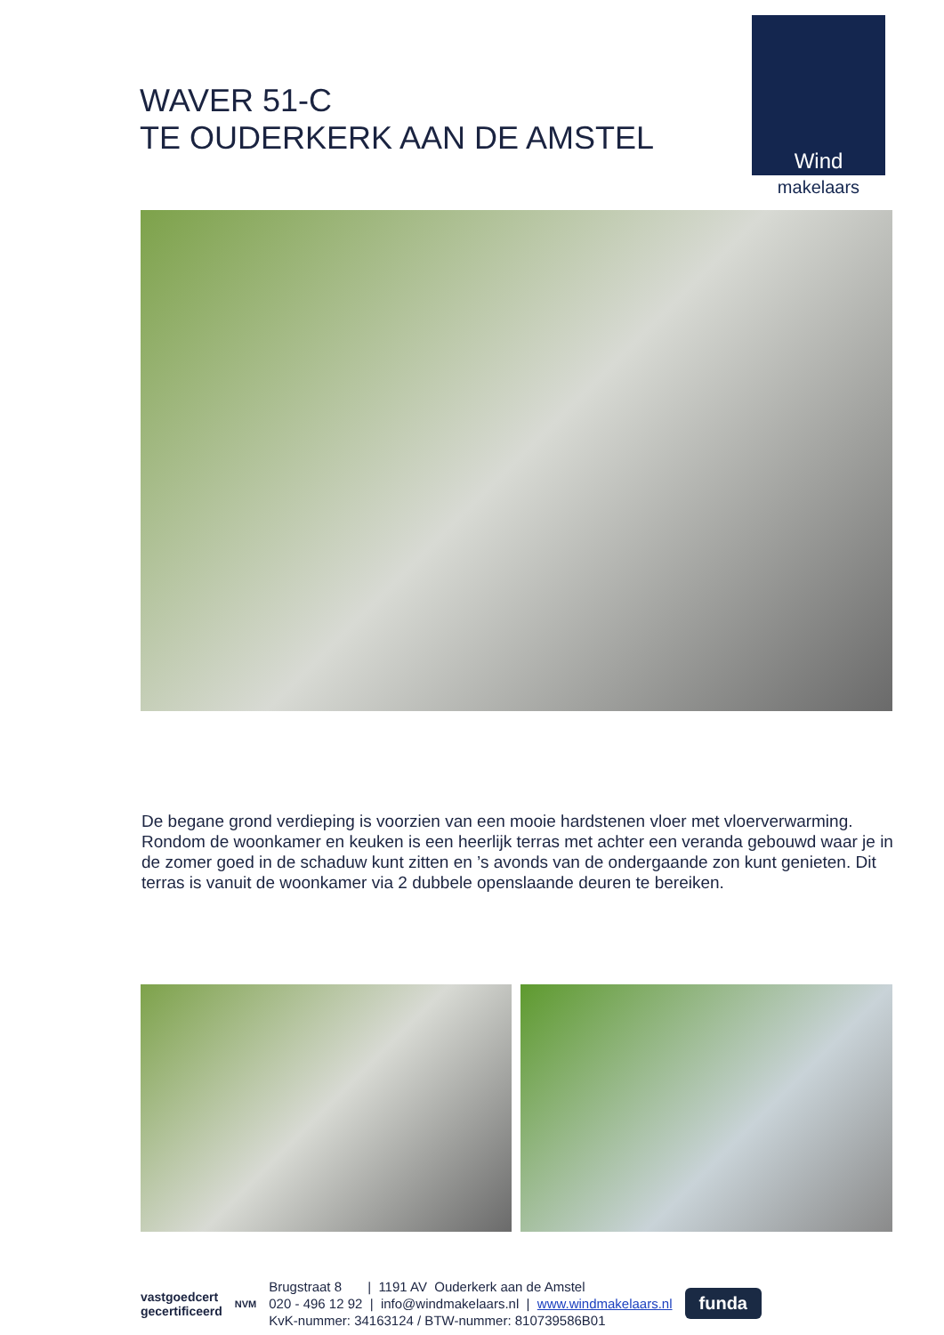WAVER 51-C
TE OUDERKERK AAN DE AMSTEL
Wind
makelaars
De begane grond verdieping is voorzien van een mooie hardstenen vloer met vloerverwarming. Rondom de woonkamer en keuken is een heerlijk terras met achter een veranda gebouwd waar je in de zomer goed in de schaduw kunt zitten en ’s avonds van de ondergaande zon kunt genieten. Dit terras is vanuit de woonkamer via 2 dubbele openslaande deuren te bereiken.
vastgoedcert
gecertificeerd
NVM
Brugstraat 8 | 1191 AV Ouderkerk aan de Amstel
020 - 496 12 92 | info@windmakelaars.nl | www.windmakelaars.nl
KvK-nummer: 34163124 / BTW-nummer: 810739586B01
funda